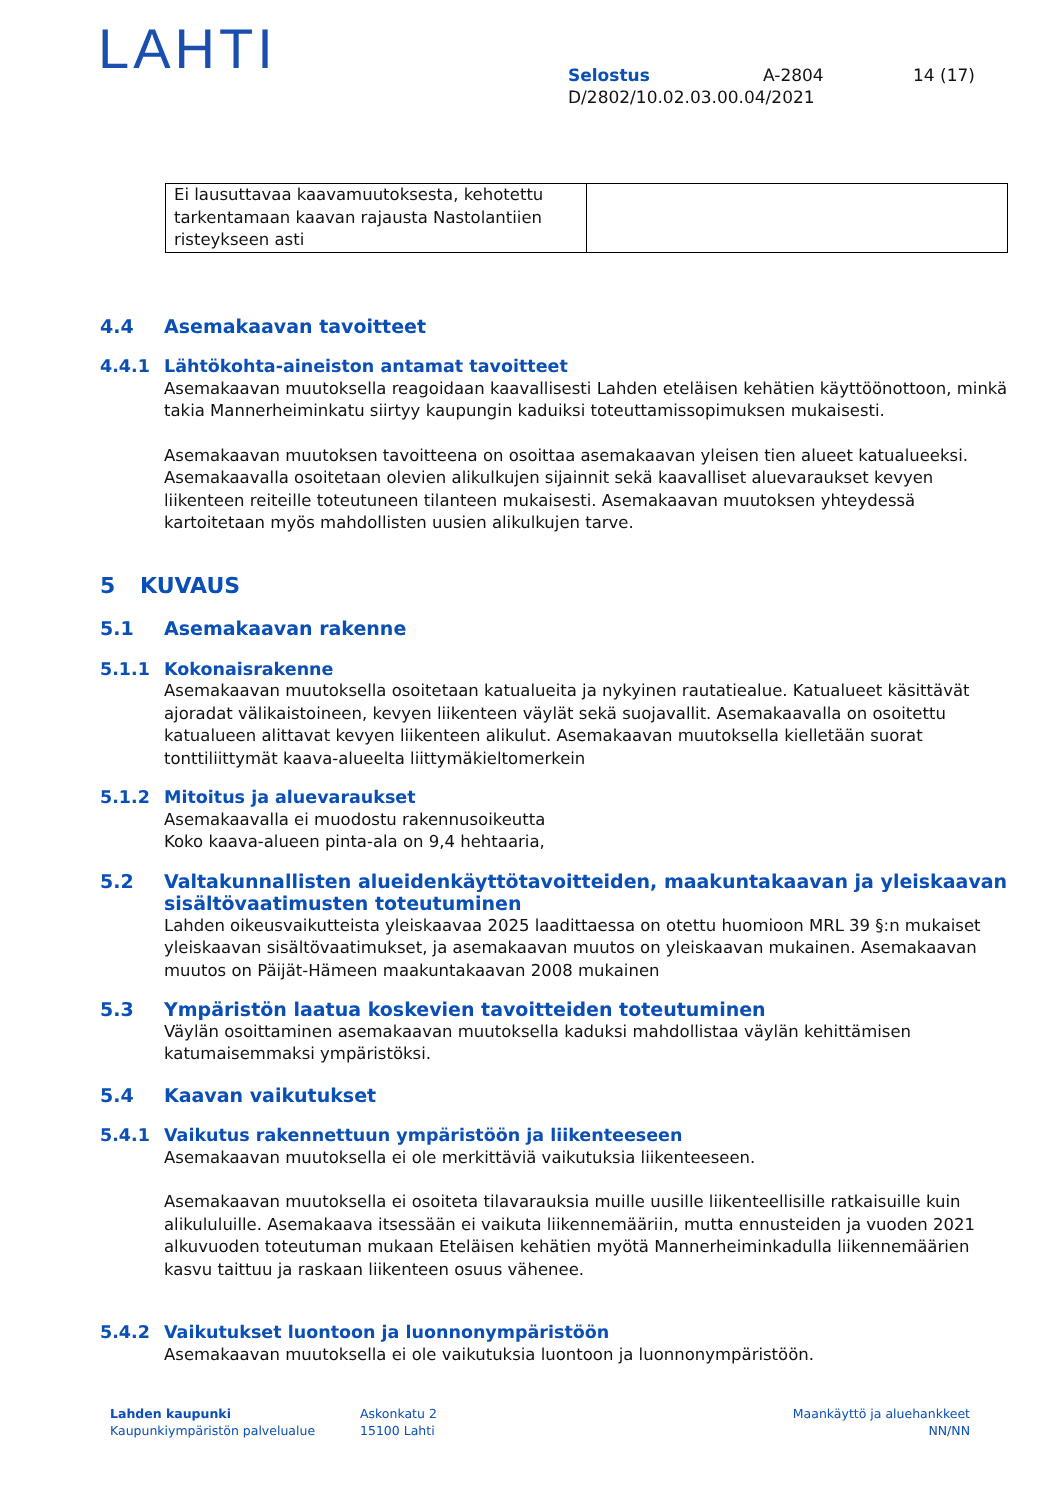LAHTI
Selostus A-2804 14 (17)
D/2802/10.02.03.00.04/2021
| Ei lausuttavaa kaavamuutoksesta, kehotettu tarkentamaan kaavan rajausta Nastolantiien risteykseen asti | |
4.4 Asemakaavan tavoitteet
4.4.1 Lähtökohta-aineiston antamat tavoitteet
Asemakaavan muutoksella reagoidaan kaavallisesti Lahden eteläisen kehätien käyttöönottoon, minkä takia Mannerheiminkatu siirtyy kaupungin kaduiksi toteuttamissopimuksen mukaisesti.
Asemakaavan muutoksen tavoitteena on osoittaa asemakaavan yleisen tien alueet katualueeksi. Asemakaavalla osoitetaan olevien alikulkujen sijainnit sekä kaavalliset aluevaraukset kevyen liikenteen reiteille toteutuneen tilanteen mukaisesti. Asemakaavan muutoksen yhteydessä kartoitetaan myös mahdollisten uusien alikulkujen tarve.
5 KUVAUS
5.1 Asemakaavan rakenne
5.1.1 Kokonaisrakenne
Asemakaavan muutoksella osoitetaan katualueita ja nykyinen rautatiealue. Katualueet käsittävät ajoradat välikaistoineen, kevyen liikenteen väylät sekä suojavallit. Asemakaavalla on osoitettu katualueen alittavat kevyen liikenteen alikulut. Asemakaavan muutoksella kielletään suorat tonttiliittymät kaava-alueelta liittymäkieltomerkein
5.1.2 Mitoitus ja aluevaraukset
Asemakaavalla ei muodostu rakennusoikeutta
Koko kaava-alueen pinta-ala on 9,4 hehtaaria,
5.2 Valtakunnallisten alueidenkäyttötavoitteiden, maakuntakaavan ja yleiskaavan
sisältövaatimusten toteutuminen
Lahden oikeusvaikutteista yleiskaavaa 2025 laadittaessa on otettu huomioon MRL 39 §:n mukaiset yleiskaavan sisältövaatimukset, ja asemakaavan muutos on yleiskaavan mukainen. Asemakaavan muutos on Päijät-Hämeen maakuntakaavan 2008 mukainen
5.3 Ympäristön laatua koskevien tavoitteiden toteutuminen
Väylän osoittaminen asemakaavan muutoksella kaduksi mahdollistaa väylän kehittämisen katumaisemmaksi ympäristöksi.
5.4 Kaavan vaikutukset
5.4.1 Vaikutus rakennettuun ympäristöön ja liikenteeseen
Asemakaavan muutoksella ei ole merkittäviä vaikutuksia liikenteeseen.
Asemakaavan muutoksella ei osoiteta tilavarauksia muille uusille liikenteellisille ratkaisuille kuin alikululuille. Asemakaava itsessään ei vaikuta liikennemääriin, mutta ennusteiden ja vuoden 2021 alkuvuoden toteutuman mukaan Eteläisen kehätien myötä Mannerheiminkadulla liikennemäärien kasvu taittuu ja raskaan liikenteen osuus vähenee.
5.4.2 Vaikutukset luontoon ja luonnonympäristöön
Asemakaavan muutoksella ei ole vaikutuksia luontoon ja luonnonympäristöön.
Lahden kaupunki
Kaupunkiympäristön palvelualue
Askonkatu 2
15100 Lahti
Maankäyttö ja aluehankkeet
NN/NN